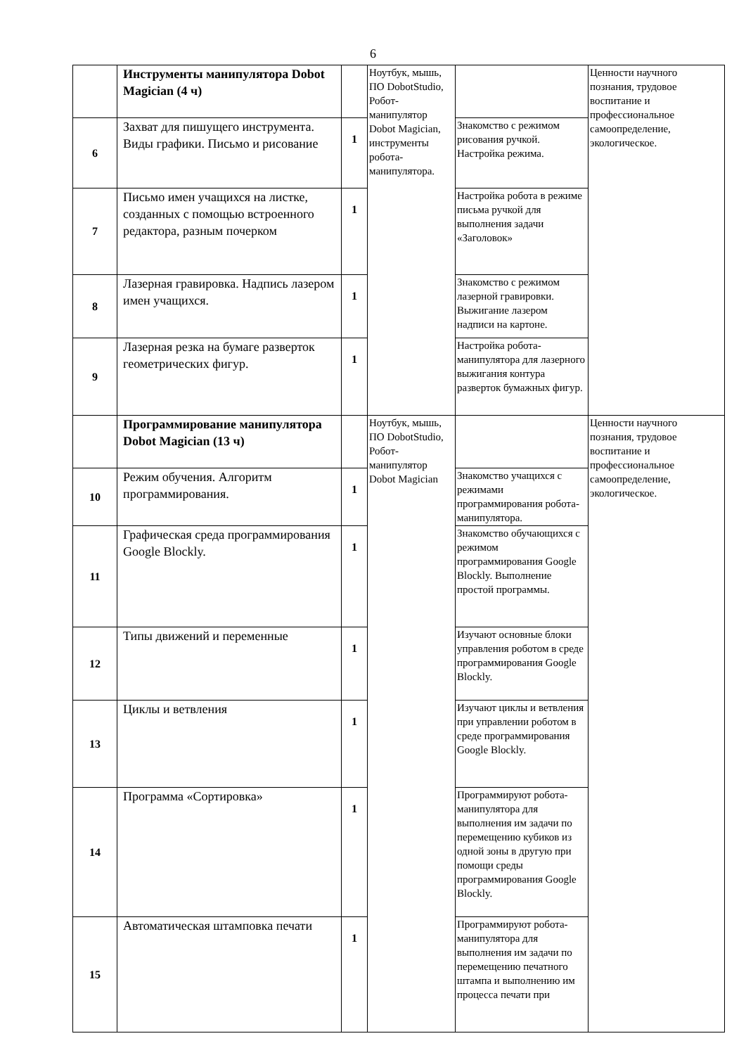6
| | Инструменты манипулятора Dobot Magician (4 ч) | | Ноутбук, мышь, ПО DobotStudio, Робот-манипулятор Dobot Magician, инструменты робота-манипулятора. | | Ценности научного познания, трудовое воспитание и профессиональное самоопределение, экологическое. |
| 6 | Захват для пишущего инструмента. Виды графики. Письмо и рисование | 1 | | Знакомство с режимом рисования ручкой. Настройка режима. | |
| 7 | Письмо имен учащихся на листке, созданных с помощью встроенного редактора, разным почерком | 1 | | Настройка робота в режиме письма ручкой для выполнения задачи «Заголовок» | |
| 8 | Лазерная гравировка. Надпись лазером имен учащихся. | 1 | | Знакомство с режимом лазерной гравировки. Выжигание лазером надписи на картоне. | |
| 9 | Лазерная резка на бумаге разверток геометрических фигур. | 1 | | Настройка робота-манипулятора для лазерного выжигания контура разверток бумажных фигур. | |
| | Программирование манипулятора Dobot Magician (13 ч) | | Ноутбук, мышь, ПО DobotStudio, Робот-манипулятор Dobot Magician | | Ценности научного познания, трудовое воспитание и профессиональное самоопределение, экологическое. |
| 10 | Режим обучения. Алгоритм программирования. | 1 | | Знакомство учащихся с режимами программирования робота-манипулятора. | |
| 11 | Графическая среда программирования Google Blockly. | 1 | | Знакомство обучающихся с режимом программирования Google Blockly. Выполнение простой программы. | |
| 12 | Типы движений и переменные | 1 | | Изучают основные блоки управления роботом в среде программирования Google Blockly. | |
| 13 | Циклы и ветвления | 1 | | Изучают циклы и ветвления при управлении роботом в среде программирования Google Blockly. | |
| 14 | Программа «Сортировка» | 1 | | Программируют робота-манипулятора для выполнения им задачи по перемещению кубиков из одной зоны в другую при помощи среды программирования Google Blockly. | |
| 15 | Автоматическая штамповка печати | 1 | | Программируют робота-манипулятора для выполнения им задачи по перемещению печатного штампа и выполнению им процесса печати при | |